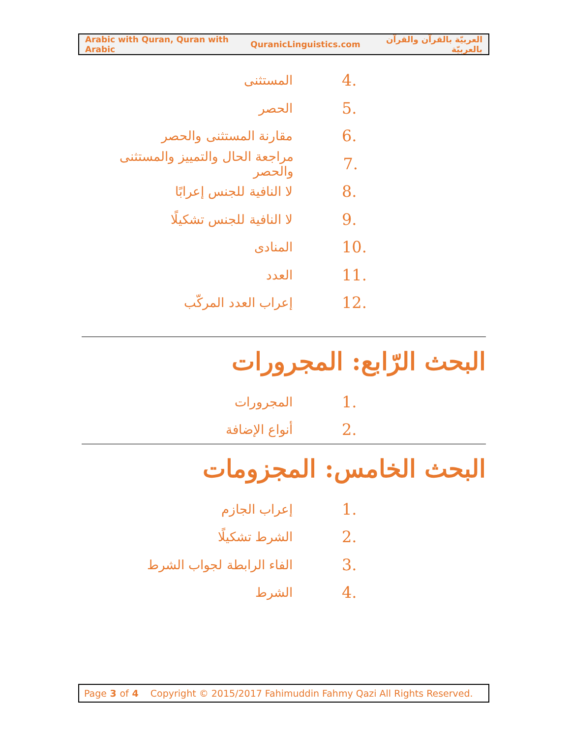Arabic with Quran, Quran with Arabic QuranicLinguistics.com العربيّة بالقرآن والقرآن بالعربيّة
4. المستثنى
5. الحصر
6. مقارنة المستثنى والحصر
7. مراجعة الحال والتمييز والمستثنى والحصر
8. لا النافية للجنس إعرابًا
9. لا النافية للجنس تشكيلًا
10. المنادى
11. العدد
12. إعراب العدد المركّب
البحث الرّابع: المجرورات
1. المجرورات
2. أنواع الإضافة
البحث الخامس: المجزومات
1. إعراب الجازم
2. الشرط تشكيلًا
3. الفاء الرابطة لجواب الشرط
4. الشرط
Page 3 of 4 Copyright © 2015/2017 Fahimuddin Fahmy Qazi All Rights Reserved.